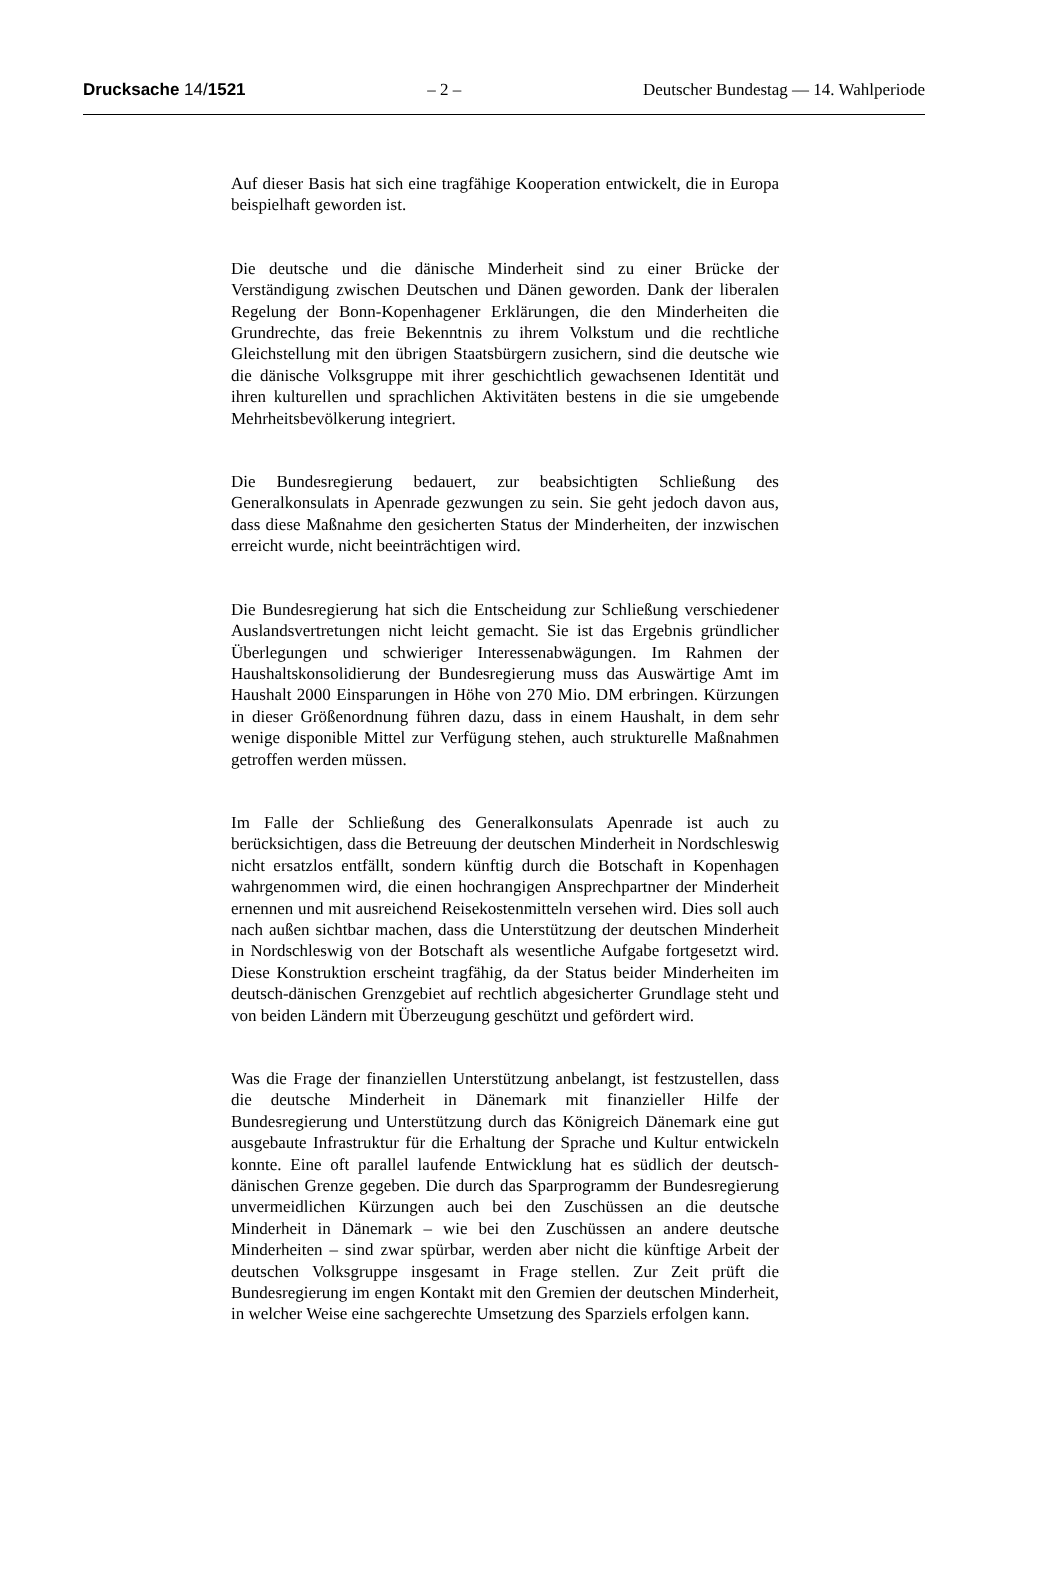Drucksache 14/1521 – 2 – Deutscher Bundestag — 14. Wahlperiode
Auf dieser Basis hat sich eine tragfähige Kooperation entwickelt, die in Europa beispielhaft geworden ist.
Die deutsche und die dänische Minderheit sind zu einer Brücke der Verständigung zwischen Deutschen und Dänen geworden. Dank der liberalen Regelung der Bonn-Kopenhagener Erklärungen, die den Minderheiten die Grundrechte, das freie Bekenntnis zu ihrem Volkstum und die rechtliche Gleichstellung mit den übrigen Staatsbürgern zusichern, sind die deutsche wie die dänische Volksgruppe mit ihrer geschichtlich gewachsenen Identität und ihren kulturellen und sprachlichen Aktivitäten bestens in die sie umgebende Mehrheitsbevölkerung integriert.
Die Bundesregierung bedauert, zur beabsichtigten Schließung des Generalkonsulats in Apenrade gezwungen zu sein. Sie geht jedoch davon aus, dass diese Maßnahme den gesicherten Status der Minderheiten, der inzwischen erreicht wurde, nicht beeinträchtigen wird.
Die Bundesregierung hat sich die Entscheidung zur Schließung verschiedener Auslandsvertretungen nicht leicht gemacht. Sie ist das Ergebnis gründlicher Überlegungen und schwieriger Interessenabwägungen. Im Rahmen der Haushaltskonsolidierung der Bundesregierung muss das Auswärtige Amt im Haushalt 2000 Einsparungen in Höhe von 270 Mio. DM erbringen. Kürzungen in dieser Größenordnung führen dazu, dass in einem Haushalt, in dem sehr wenige disponible Mittel zur Verfügung stehen, auch strukturelle Maßnahmen getroffen werden müssen.
Im Falle der Schließung des Generalkonsulats Apenrade ist auch zu berücksichtigen, dass die Betreuung der deutschen Minderheit in Nordschleswig nicht ersatzlos entfällt, sondern künftig durch die Botschaft in Kopenhagen wahrgenommen wird, die einen hochrangigen Ansprechpartner der Minderheit ernennen und mit ausreichend Reisekostenmitteln versehen wird. Dies soll auch nach außen sichtbar machen, dass die Unterstützung der deutschen Minderheit in Nordschleswig von der Botschaft als wesentliche Aufgabe fortgesetzt wird. Diese Konstruktion erscheint tragfähig, da der Status beider Minderheiten im deutsch-dänischen Grenzgebiet auf rechtlich abgesicherter Grundlage steht und von beiden Ländern mit Überzeugung geschützt und gefördert wird.
Was die Frage der finanziellen Unterstützung anbelangt, ist festzustellen, dass die deutsche Minderheit in Dänemark mit finanzieller Hilfe der Bundesregierung und Unterstützung durch das Königreich Dänemark eine gut ausgebaute Infrastruktur für die Erhaltung der Sprache und Kultur entwickeln konnte. Eine oft parallel laufende Entwicklung hat es südlich der deutsch-dänischen Grenze gegeben. Die durch das Sparprogramm der Bundesregierung unvermeidlichen Kürzungen auch bei den Zuschüssen an die deutsche Minderheit in Dänemark – wie bei den Zuschüssen an andere deutsche Minderheiten – sind zwar spürbar, werden aber nicht die künftige Arbeit der deutschen Volksgruppe insgesamt in Frage stellen. Zur Zeit prüft die Bundesregierung im engen Kontakt mit den Gremien der deutschen Minderheit, in welcher Weise eine sachgerechte Umsetzung des Sparziels erfolgen kann.